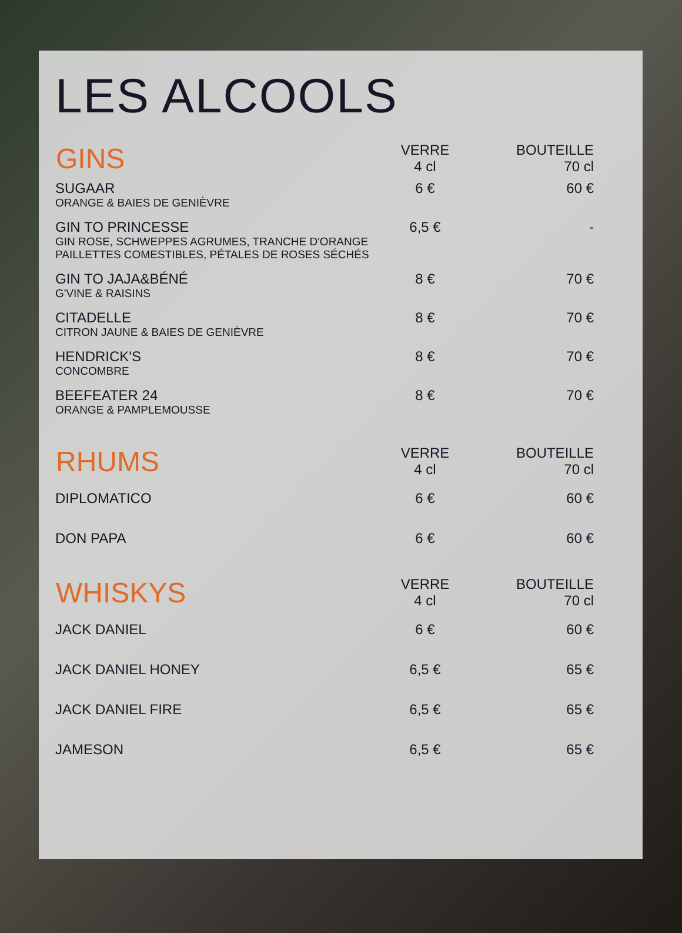LES ALCOOLS
| GINS | VERRE 4 cl | BOUTEILLE 70 cl |
| --- | --- | --- |
| SUGAAR ORANGE & BAIES DE GENIÈVRE | 6 € | 60 € |
| GIN TO PRINCESSE GIN ROSE, SCHWEPPES AGRUMES, TRANCHE D'ORANGE PAILLETTES COMESTIBLES, PÉTALES DE ROSES SÉCHÉS | 6,5 € | - |
| GIN TO JAJA&BÉNÉ G'VINE & RAISINS | 8 € | 70 € |
| CITADELLE CITRON JAUNE & BAIES DE GENIÈVRE | 8 € | 70 € |
| HENDRICK'S CONCOMBRE | 8 € | 70 € |
| BEEFEATER 24 ORANGE & PAMPLEMOUSSE | 8 € | 70 € |
| RHUMS | VERRE 4 cl | BOUTEILLE 70 cl |
| DIPLOMATICO | 6 € | 60 € |
| DON PAPA | 6 € | 60 € |
| WHISKYS | VERRE 4 cl | BOUTEILLE 70 cl |
| JACK DANIEL | 6 € | 60 € |
| JACK DANIEL HONEY | 6,5 € | 65 € |
| JACK DANIEL FIRE | 6,5 € | 65 € |
| JAMESON | 6,5 € | 65 € |